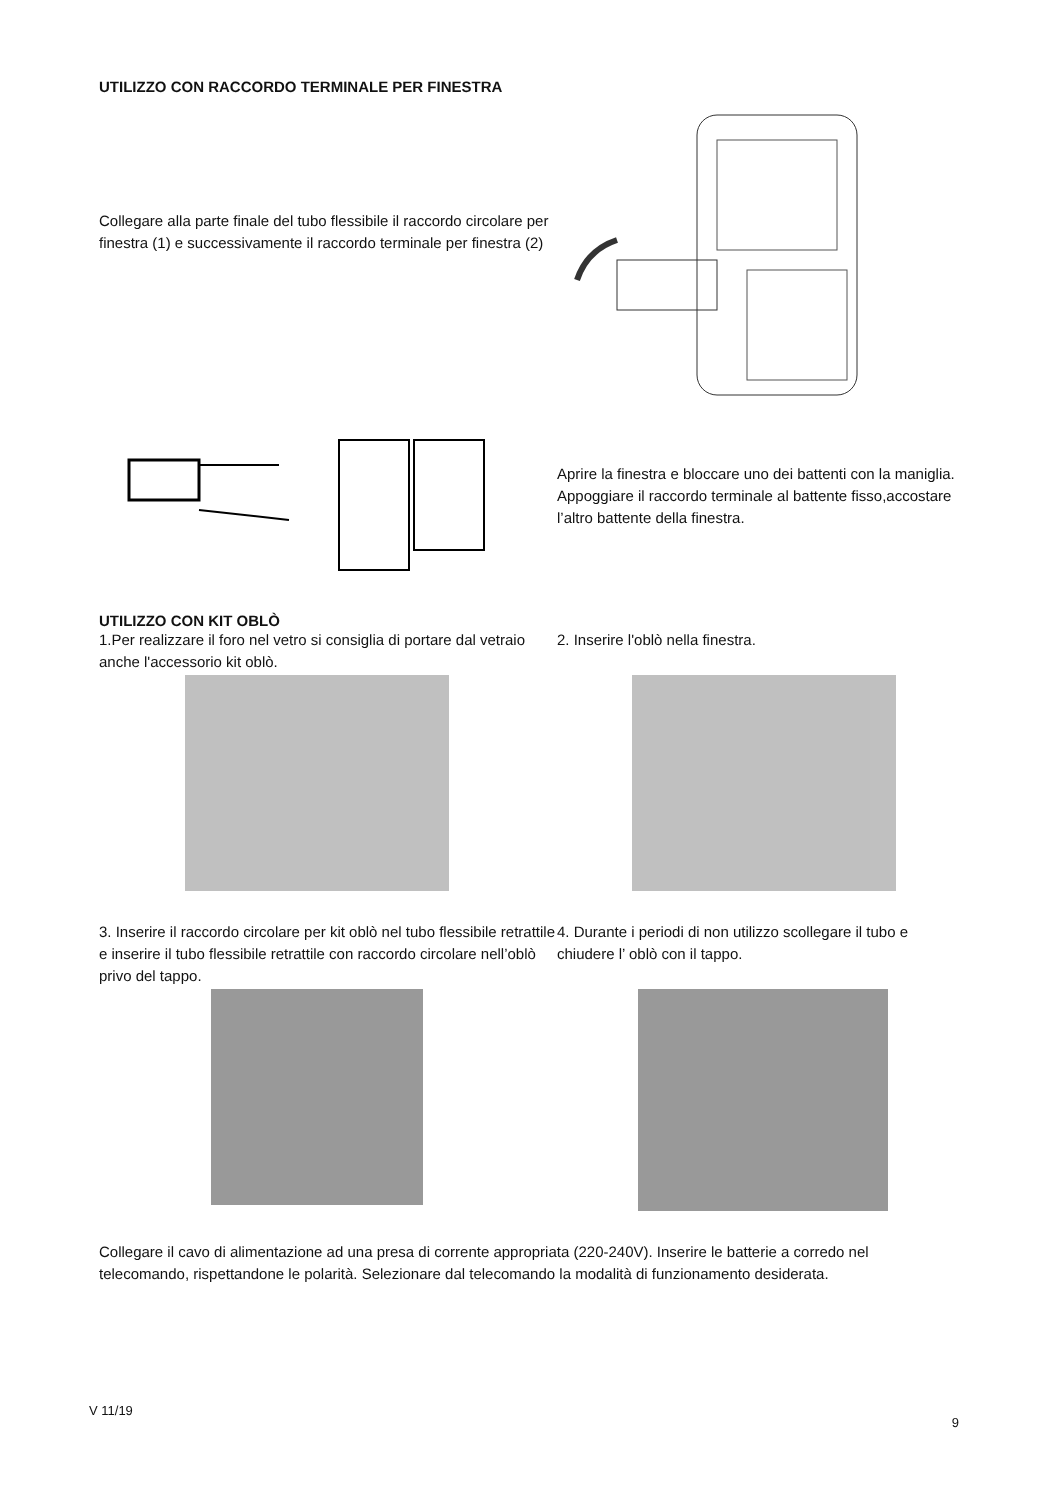UTILIZZO CON RACCORDO TERMINALE PER FINESTRA
Collegare alla parte finale del tubo flessibile il raccordo circolare per finestra (1) e successivamente il raccordo terminale per finestra (2)
Aprire la finestra e bloccare uno dei battenti con la maniglia. Appoggiare il raccordo terminale al battente fisso,accostare l’altro battente della finestra.
UTILIZZO CON KIT OBLÒ
1.Per realizzare il foro nel vetro si consiglia di portare dal vetraio anche l'accessorio kit oblò.
2. Inserire l'oblò nella finestra.
3. Inserire il raccordo circolare per kit oblò nel tubo flessibile retrattile e inserire il tubo flessibile retrattile con raccordo circolare nell’oblò privo del tappo.
4. Durante i periodi di non utilizzo scollegare il tubo e chiudere l’ oblò con il tappo.
Collegare il cavo di alimentazione ad una presa di corrente appropriata (220-240V). Inserire le batterie a corredo nel telecomando, rispettandone le polarità. Selezionare dal telecomando la modalità di funzionamento desiderata.
V 11/19 9